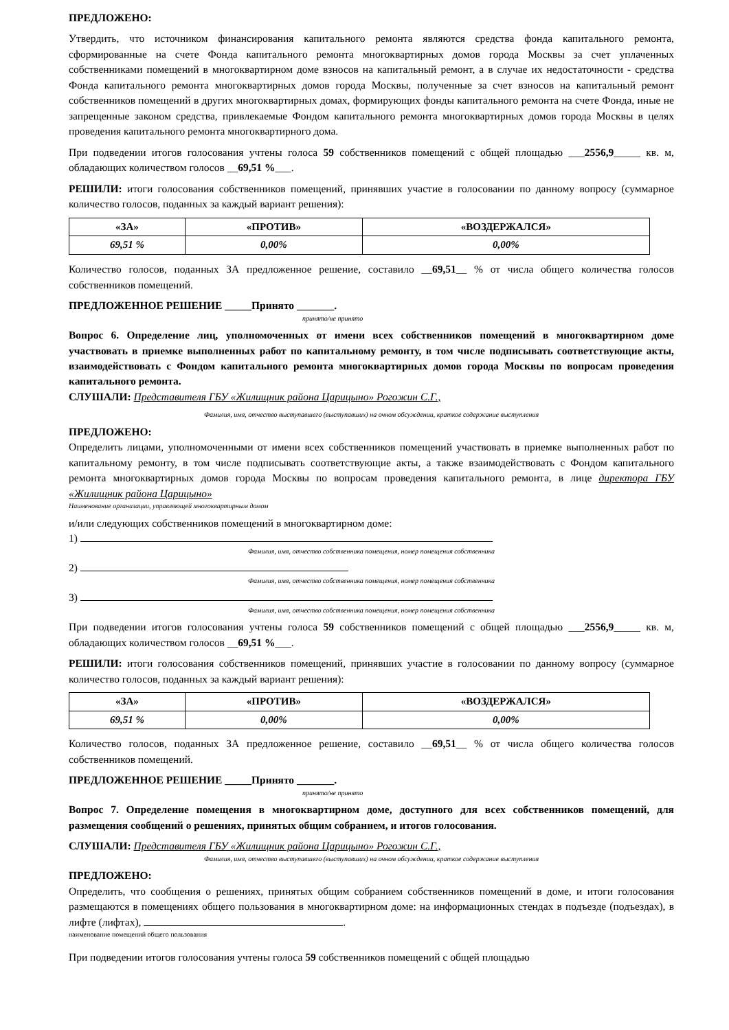ПРЕДЛОЖЕНО:
Утвердить, что источником финансирования капитального ремонта являются средства фонда капитального ремонта, сформированные на счете Фонда капитального ремонта многоквартирных домов города Москвы за счет уплаченных собственниками помещений в многоквартирном доме взносов на капитальный ремонт, а в случае их недостаточности - средства Фонда капитального ремонта многоквартирных домов города Москвы, полученные за счет взносов на капитальный ремонт собственников помещений в других многоквартирных домах, формирующих фонды капитального ремонта на счете Фонда, иные не запрещенные законом средства, привлекаемые Фондом капитального ремонта многоквартирных домов города Москвы в целях проведения капитального ремонта многоквартирного дома.
При подведении итогов голосования учтены голоса 59 собственников помещений с общей площадью ___2556,9_____ кв. м, обладающих количеством голосов __69,51 %___.
РЕШИЛИ: итоги голосования собственников помещений, принявших участие в голосовании по данному вопросу (суммарное количество голосов, поданных за каждый вариант решения):
| «ЗА» | «ПРОТИВ» | «ВОЗДЕРЖАЛСЯ» |
| --- | --- | --- |
| 69,51 % | 0,00% | 0,00% |
Количество голосов, поданных ЗА предложенное решение, составило __69,51__ % от числа общего количества голосов собственников помещений.
ПРЕДЛОЖЕННОЕ РЕШЕНИЕ _____Принято _______.
принято/не принято
Вопрос 6. Определение лиц, уполномоченных от имени всех собственников помещений в многоквартирном доме участвовать в приемке выполненных работ по капитальному ремонту, в том числе подписывать соответствующие акты, взаимодействовать с Фондом капитального ремонта многоквартирных домов города Москвы по вопросам проведения капитального ремонта.
СЛУШАЛИ: Представителя ГБУ «Жилищник района Царицыно» Рогожин С.Г.,
Фамилия, имя, отчество выступавшего (выступавших) на очном обсуждении, краткое содержание выступления
ПРЕДЛОЖЕНО:
Определить лицами, уполномоченными от имени всех собственников помещений участвовать в приемке выполненных работ по капитальному ремонту, в том числе подписывать соответствующие акты, а также взаимодействовать с Фондом капитального ремонта многоквартирных домов города Москвы по вопросам проведения капитального ремонта, в лице директора ГБУ «Жилищник района Царицыно»
Наименование организации, управляющей многоквартирным домом
и/или следующих собственников помещений в многоквартирном доме:
1)
Фамилия, имя, отчество собственника помещения, номер помещения собственника
2)
Фамилия, имя, отчество собственника помещения, номер помещения собственника
3)
Фамилия, имя, отчество собственника помещения, номер помещения собственника
При подведении итогов голосования учтены голоса 59 собственников помещений с общей площадью ___2556,9_____ кв. м, обладающих количеством голосов __69,51 %___.
РЕШИЛИ: итоги голосования собственников помещений, принявших участие в голосовании по данному вопросу (суммарное количество голосов, поданных за каждый вариант решения):
| «ЗА» | «ПРОТИВ» | «ВОЗДЕРЖАЛСЯ» |
| --- | --- | --- |
| 69,51 % | 0,00% | 0,00% |
Количество голосов, поданных ЗА предложенное решение, составило __69,51__ % от числа общего количества голосов собственников помещений.
ПРЕДЛОЖЕННОЕ РЕШЕНИЕ _____Принято _______.
принято/не принято
Вопрос 7. Определение помещения в многоквартирном доме, доступного для всех собственников помещений, для размещения сообщений о решениях, принятых общим собранием, и итогов голосования.
СЛУШАЛИ: Представителя ГБУ «Жилищник района Царицыно» Рогожин С.Г.,
Фамилия, имя, отчество выступавшего (выступавших) на очном обсуждении, краткое содержание выступления
ПРЕДЛОЖЕНО:
Определить, что сообщения о решениях, принятых общим собранием собственников помещений в доме, и итоги голосования размещаются в помещениях общего пользования в многоквартирном доме: на информационных стендах в подъезде (подъездах), в лифте (лифтах), .
наименование помещений общего пользования
При подведении итогов голосования учтены голоса 59 собственников помещений с общей площадью